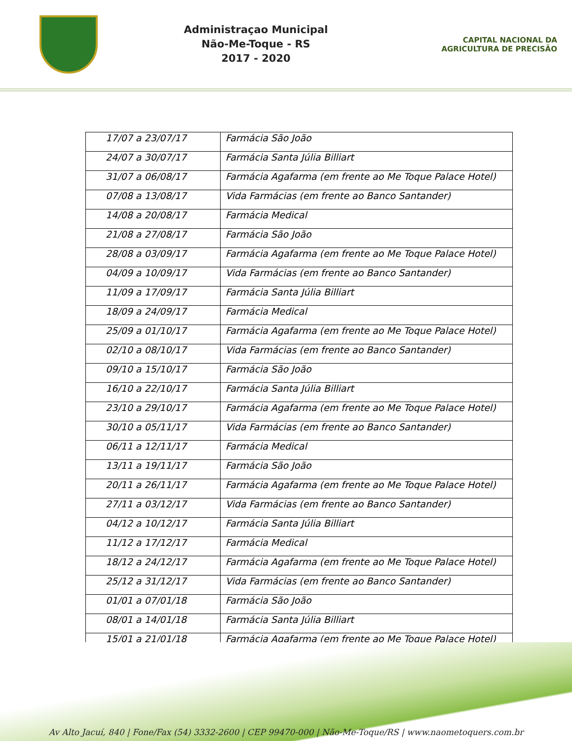Administraçao Municipal
Não-Me-Toque - RS
2017 - 2020
CAPITAL NACIONAL DA AGRICULTURA DE PRECISÃO
| 17/07 a 23/07/17 | Farmácia São João |
| 24/07 a 30/07/17 | Farmácia Santa Júlia Billiart |
| 31/07 a 06/08/17 | Farmácia Agafarma (em frente ao Me Toque Palace Hotel) |
| 07/08 a 13/08/17 | Vida Farmácias (em frente ao Banco Santander) |
| 14/08 a 20/08/17 | Farmácia Medical |
| 21/08 a 27/08/17 | Farmácia São João |
| 28/08 a 03/09/17 | Farmácia Agafarma (em frente ao Me Toque Palace Hotel) |
| 04/09 a 10/09/17 | Vida Farmácias (em frente ao Banco Santander) |
| 11/09 a 17/09/17 | Farmácia Santa Júlia Billiart |
| 18/09 a 24/09/17 | Farmácia Medical |
| 25/09 a 01/10/17 | Farmácia Agafarma (em frente ao Me Toque Palace Hotel) |
| 02/10 a 08/10/17 | Vida Farmácias (em frente ao Banco Santander) |
| 09/10 a 15/10/17 | Farmácia São João |
| 16/10 a 22/10/17 | Farmácia Santa Júlia Billiart |
| 23/10 a 29/10/17 | Farmácia Agafarma (em frente ao Me Toque Palace Hotel) |
| 30/10 a 05/11/17 | Vida Farmácias (em frente ao Banco Santander) |
| 06/11 a 12/11/17 | Farmácia Medical |
| 13/11 a 19/11/17 | Farmácia São João |
| 20/11 a 26/11/17 | Farmácia Agafarma (em frente ao Me Toque Palace Hotel) |
| 27/11 a 03/12/17 | Vida Farmácias (em frente ao Banco Santander) |
| 04/12 a 10/12/17 | Farmácia Santa Júlia Billiart |
| 11/12 a 17/12/17 | Farmácia Medical |
| 18/12 a 24/12/17 | Farmácia Agafarma (em frente ao Me Toque Palace Hotel) |
| 25/12 a 31/12/17 | Vida Farmácias (em frente ao Banco Santander) |
| 01/01 a 07/01/18 | Farmácia São João |
| 08/01 a 14/01/18 | Farmácia Santa Júlia Billiart |
| 15/01 a 21/01/18 | Farmácia Agafarma (em frente ao Me Toque Palace Hotel) |
Av Alto Jacuí, 840 | Fone/Fax (54) 3332-2600 | CEP 99470-000 | Não-Me-Toque/RS | www.naometoquers.com.br